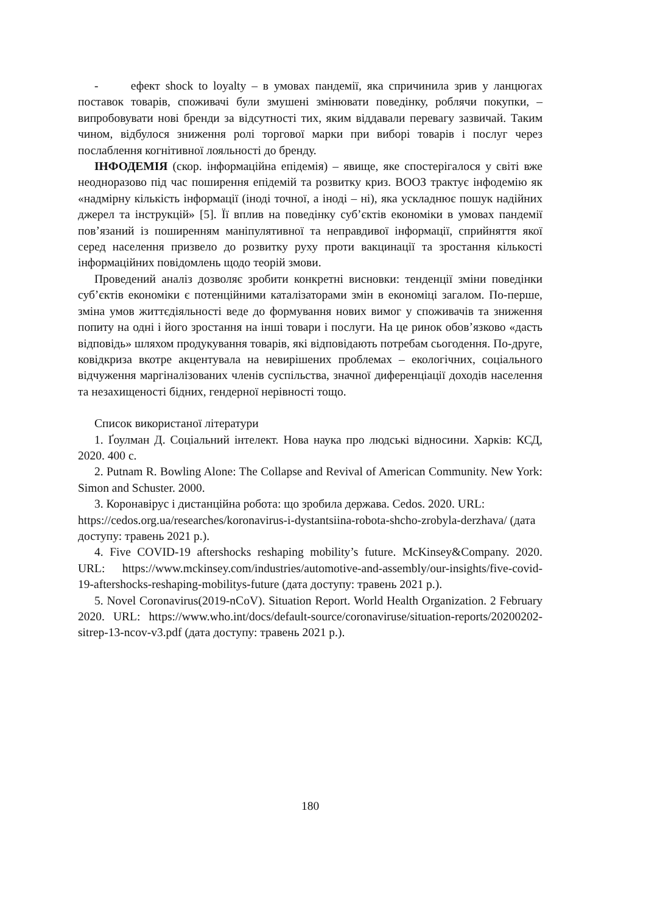- ефект shock to loyalty – в умовах пандемії, яка спричинила зрив у ланцюгах поставок товарів, споживачі були змушені змінювати поведінку, роблячи покупки, – випробовувати нові бренди за відсутності тих, яким віддавали перевагу зазвичай. Таким чином, відбулося зниження ролі торгової марки при виборі товарів і послуг через послаблення когнітивної лояльності до бренду.
ІНФОДЕМІЯ (скор. інформаційна епідемія) – явище, яке спостерігалося у світі вже неодноразово під час поширення епідемій та розвитку криз. ВООЗ трактує інфодемію як «надмірну кількість інформації (іноді точної, а іноді – ні), яка ускладнює пошук надійних джерел та інструкцій» [5]. Її вплив на поведінку суб’єктів економіки в умовах пандемії пов’язаний із поширенням маніпулятивної та неправдивої інформації, сприйняття якої серед населення призвело до розвитку руху проти вакцинації та зростання кількості інформаційних повідомлень щодо теорій змови.
Проведений аналіз дозволяє зробити конкретні висновки: тенденції зміни поведінки суб’єктів економіки є потенційними каталізаторами змін в економіці загалом. По-перше, зміна умов життєдіяльності веде до формування нових вимог у споживачів та зниження попиту на одні і його зростання на інші товари і послуги. На це ринок обов’язково «дасть відповідь» шляхом продукування товарів, які відповідають потребам сьогодення. По-друге, ковідкриза вкотре акцентувала на невирішених проблемах – екологічних, соціального відчуження маргіналізованих членів суспільства, значної диференціації доходів населення та незахищеності бідних, гендерної нерівності тощо.
Список використаної літератури
1. Ґоулман Д. Соціальний інтелект. Нова наука про людські відносини. Харків: КСД, 2020. 400 с.
2. Putnam R. Bowling Alone: The Collapse and Revival of American Community. New York: Simon and Schuster. 2000.
3. Коронавірус і дистанційна робота: що зробила держава. Cedos. 2020. URL: https://cedos.org.ua/researches/koronavirus-i-dystantsiina-robota-shcho-zrobyla-derzhava/ (дата доступу: травень 2021 р.).
4. Five COVID-19 aftershocks reshaping mobility’s future. McKinsey&Company. 2020. URL: https://www.mckinsey.com/industries/automotive-and-assembly/our-insights/five-covid-19-aftershocks-reshaping-mobilitys-future (дата доступу: травень 2021 р.).
5. Novel Coronavirus(2019-nCoV). Situation Report. World Health Organization. 2 February 2020. URL: https://www.who.int/docs/default-source/coronaviruse/situation-reports/20200202-sitrep-13-ncov-v3.pdf (дата доступу: травень 2021 р.).
180